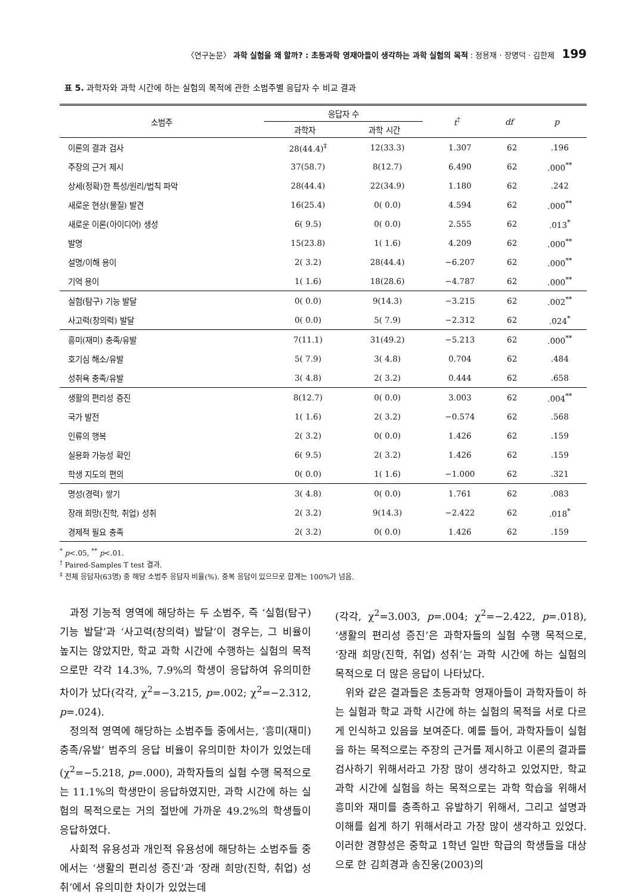〈연구논문〉 과학 실험을 왜 할까? : 초등과학 영재아들이 생각하는 과학 실험의 목적 : 정용재 · 장명덕 · 김한제 199
표 5. 과학자와 과학 시간에 하는 실험의 목적에 관한 소범주별 응답자 수 비교 결과
| 소범주 | 응답자 수 | | t<sup>†</sup> | df | p |
| --- | --- | --- | --- | --- | --- |
| | 과학자 | 과학 시간 | | | |
| 이론의 결과 검사 | 28(44.4)<sup>‡</sup> | 12(33.3) | 1.307 | 62 | .196 |
| 주장의 근거 제시 | 37(58.7) | 8(12.7) | 6.490 | 62 | .000<sup>**</sup> |
| 상세(정확)한 특성/원리/법칙 파악 | 28(44.4) | 22(34.9) | 1.180 | 62 | .242 |
| 새로운 현상(물질) 발견 | 16(25.4) | 0( 0.0) | 4.594 | 62 | .000<sup>**</sup> |
| 새로운 이론(아이디어) 생성 | 6( 9.5) | 0( 0.0) | 2.555 | 62 | .013<sup>*</sup> |
| 발명 | 15(23.8) | 1( 1.6) | 4.209 | 62 | .000<sup>**</sup> |
| 설명/이해 용이 | 2( 3.2) | 28(44.4) | −6.207 | 62 | .000<sup>**</sup> |
| 기억 용이 | 1( 1.6) | 18(28.6) | −4.787 | 62 | .000<sup>**</sup> |
| 실험(탐구) 기능 발달 | 0( 0.0) | 9(14.3) | −3.215 | 62 | .002<sup>**</sup> |
| 사고력(창의력) 발달 | 0( 0.0) | 5( 7.9) | −2.312 | 62 | .024<sup>*</sup> |
| 흥미(재미) 충족/유발 | 7(11.1) | 31(49.2) | −5.213 | 62 | .000<sup>**</sup> |
| 호기심 해소/유발 | 5( 7.9) | 3( 4.8) | 0.704 | 62 | .484 |
| 성취욕 충족/유발 | 3( 4.8) | 2( 3.2) | 0.444 | 62 | .658 |
| 생활의 편리성 증진 | 8(12.7) | 0( 0.0) | 3.003 | 62 | .004<sup>**</sup> |
| 국가 발전 | 1( 1.6) | 2( 3.2) | −0.574 | 62 | .568 |
| 인류의 행복 | 2( 3.2) | 0( 0.0) | 1.426 | 62 | .159 |
| 실용화 가능성 확인 | 6( 9.5) | 2( 3.2) | 1.426 | 62 | .159 |
| 학생 지도의 편의 | 0( 0.0) | 1( 1.6) | −1.000 | 62 | .321 |
| 명성(경력) 쌓기 | 3( 4.8) | 0( 0.0) | 1.761 | 62 | .083 |
| 장래 희망(진학, 취업) 성취 | 2( 3.2) | 9(14.3) | −2.422 | 62 | .018<sup>*</sup> |
| 경제적 필요 충족 | 2( 3.2) | 0( 0.0) | 1.426 | 62 | .159 |
<sup>*</sup> p<.05, <sup>**</sup> p<.01.
<sup>†</sup> Paired-Samples T test 결과.
<sup>‡</sup> 전체 응답자(63명) 중 해당 소범주 응답자 비율(%). 중복 응답이 있으므로 합계는 100%가 넘음.
과정 기능적 영역에 해당하는 두 소범주, 즉 ‘실험(탐구)기능 발달’과 ‘사고력(창의력) 발달’이 경우는, 그 비율이 높지는 않았지만, 학교 과학 시간에 수행하는 실험의 목적으로만 각각 14.3%, 7.9%의 학생이 응답하여 유의미한 차이가 났다(각각, χ<sup>2</sup>=−3.215, p=.002; χ<sup>2</sup>=−2.312, p=.024).
정의적 영역에 해당하는 소범주들 중에서는, ‘흥미(재미) 충족/유발’ 범주의 응답 비율이 유의미한 차이가 있었는데(χ<sup>2</sup>=−5.218, p=.000), 과학자들의 실험 수행 목적으로는 11.1%의 학생만이 응답하였지만, 과학 시간에 하는 실험의 목적으로는 거의 절반에 가까운 49.2%의 학생들이 응답하였다.
사회적 유용성과 개인적 유용성에 해당하는 소범주들 중에서는 ‘생활의 편리성 증진’과 ‘장래 희망(진학, 취업) 성취’에서 유의미한 차이가 있었는데
(각각, χ<sup>2</sup>=3.003, p=.004; χ<sup>2</sup>=−2.422, p=.018), ‘생활의 편리성 증진’은 과학자들의 실험 수행 목적으로, ‘장래 희망(진학, 취업) 성취’는 과학 시간에 하는 실험의 목적으로 더 많은 응답이 나타났다.
위와 같은 결과들은 초등과학 영재아들이 과학자들이 하는 실험과 학교 과학 시간에 하는 실험의 목적을 서로 다르게 인식하고 있음을 보여준다. 예를 들어, 과학자들이 실험을 하는 목적으로는 주장의 근거를 제시하고 이론의 결과를 검사하기 위해서라고 가장 많이 생각하고 있었지만, 학교 과학 시간에 실험을 하는 목적으로는 과학 학습을 위해서 흥미와 재미를 충족하고 유발하기 위해서, 그리고 설명과 이해를 쉽게 하기 위해서라고 가장 많이 생각하고 있었다. 이러한 경향성은 중학교 1학년 일반 학급의 학생들을 대상으로 한 김희경과 송진웅(2003)의